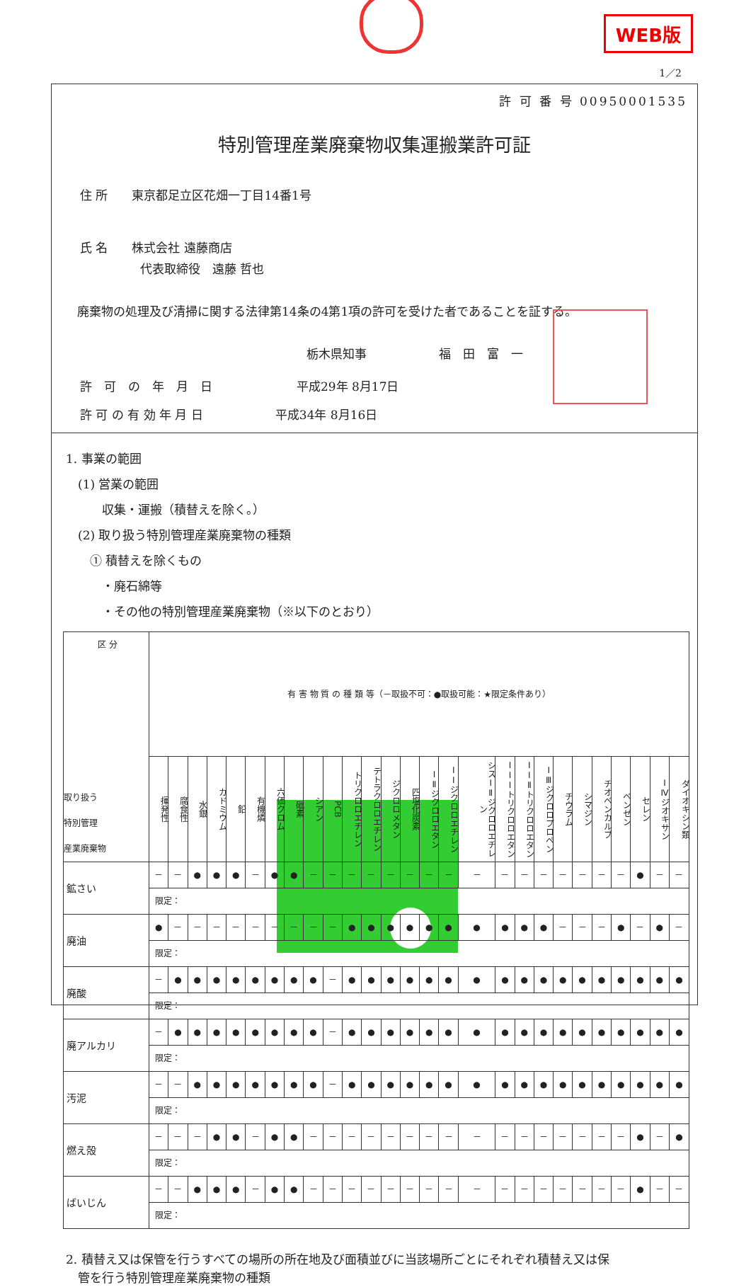WEB版
1／2
許 可 番 号 00950001535
特別管理産業廃棄物収集運搬業許可証
住 所　　東京都足立区花畑一丁目14番1号
氏 名　　株式会社 遠藤商店
　　　　　代表取締役　遠藤 哲也
廃棄物の処理及び清掃に関する法律第14条の4第1項の許可を受けた者であることを証する。
栃木県知事　　　　　　福　田　富　一
許　可　の　年　月　日　　　　　　　平成29年 8月17日
許 可 の 有 効 年 月 日　　　　　　平成34年 8月16日
1. 事業の範囲
　(1) 営業の範囲
　　　収集・運搬（積替えを除く。）
　(2) 取り扱う特別管理産業廃棄物の種類
　　① 積替えを除くもの
　　　・廃石綿等
　　　・その他の特別管理産業廃棄物（※以下のとおり）
| 区 分 取り扱う 特別管理 産業廃棄物 | 有 害 物 質 の 種 類 等（－取扱不可：●取扱可能：★限定条件あり） | | | | | | | | | | | | | | | | | | | | | | | | | | |
| --- | --- | --- | --- | --- | --- | --- | --- | --- | --- | --- | --- | --- | --- | --- | --- | --- | --- | --- | --- | --- | --- | --- | --- | --- | --- | --- | --- |
| | 揮発性 | 腐食性 | 水銀 | カドミウム | 鉛 | 有機燐 | 六価クロム | 砒素 | シアン | PCB | トリクロロエチレン | テトラクロロエチレン | ジクロロメタン | 四塩化炭素 | ⅠⅡジクロロエタン | ⅠⅠジクロロエチレン | シスⅠⅡジクロロエチレン | ⅠⅠⅠトリクロロエタン | ⅠⅠⅡトリクロロエタン | ⅠⅢジクロロプロペン | チウラム | シマジン | チオベンカルブ | ベンゼン | セレン | ⅠⅣジオキサン | ダイオキシン類 |
| 鉱さい | － | － | ● | ● | ● | － | ● | ● | － | － | － | － | － | － | － | － | － | － | － | － | － | － | － | － | ● | － | － |
| | 限定： | | | | | | | | | | | | | | | | | | | | | | | | | | |
| 廃油 | ● | － | － | － | － | － | － | － | － | － | ● | ● | ● | ● | ● | ● | ● | ● | ● | ● | － | － | － | ● | － | ● | － |
| | 限定： | | | | | | | | | | | | | | | | | | | | | | | | | | |
| 廃酸 | － | ● | ● | ● | ● | ● | ● | ● | ● | － | ● | ● | ● | ● | ● | ● | ● | ● | ● | ● | ● | ● | ● | ● | ● | ● | ● |
| | 限定： | | | | | | | | | | | | | | | | | | | | | | | | | | |
| 廃アルカリ | － | ● | ● | ● | ● | ● | ● | ● | ● | － | ● | ● | ● | ● | ● | ● | ● | ● | ● | ● | ● | ● | ● | ● | ● | ● | ● |
| | 限定： | | | | | | | | | | | | | | | | | | | | | | | | | | |
| 汚泥 | － | － | ● | ● | ● | ● | ● | ● | ● | － | ● | ● | ● | ● | ● | ● | ● | ● | ● | ● | ● | ● | ● | ● | ● | ● | ● |
| | 限定： | | | | | | | | | | | | | | | | | | | | | | | | | | |
| 燃え殻 | － | － | － | ● | ● | － | ● | ● | － | － | － | － | － | － | － | － | － | － | － | － | － | － | － | － | ● | － | ● |
| | 限定： | | | | | | | | | | | | | | | | | | | | | | | | | | |
| ばいじん | － | － | ● | ● | ● | － | ● | ● | － | － | － | － | － | － | － | － | － | － | － | － | － | － | － | － | ● | － | － |
| | 限定： | | | | | | | | | | | | | | | | | | | | | | | | | | |
2. 積替え又は保管を行うすべての場所の所在地及び面積並びに当該場所ごとにそれぞれ積替え又は保
　管を行う特別管理産業廃棄物の種類